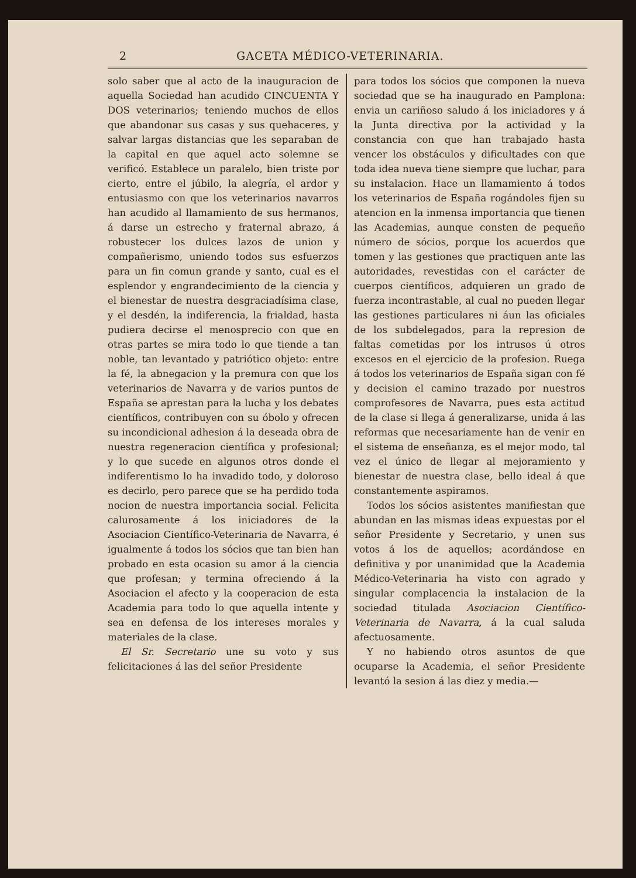2 GACETA MÉDICO-VETERINARIA.
solo saber que al acto de la inauguracion de aquella Sociedad han acudido CINCUENTA Y DOS veterinarios; teniendo muchos de ellos que abandonar sus casas y sus quehaceres, y salvar largas distancias que les separaban de la capital en que aquel acto solemne se verificó. Establece un paralelo, bien triste por cierto, entre el júbilo, la alegría, el ardor y entusiasmo con que los veterinarios navarros han acudido al llamamiento de sus hermanos, á darse un estrecho y fraternal abrazo, á robustecer los dulces lazos de union y compañerismo, uniendo todos sus esfuerzos para un fin comun grande y santo, cual es el esplendor y engrandecimiento de la ciencia y el bienestar de nuestra desgraciadísima clase, y el desdén, la indiferencia, la frialdad, hasta pudiera decirse el menosprecio con que en otras partes se mira todo lo que tiende a tan noble, tan levantado y patriótico objeto: entre la fé, la abnegacion y la premura con que los veterinarios de Navarra y de varios puntos de España se aprestan para la lucha y los debates científicos, contribuyen con su óbolo y ofrecen su incondicional adhesion á la deseada obra de nuestra regeneracion científica y profesional; y lo que sucede en algunos otros donde el indiferentismo lo ha invadido todo, y doloroso es decirlo, pero parece que se ha perdido toda nocion de nuestra importancia social. Felicita calurosamente á los iniciadores de la Asociacion Científico-Veterinaria de Navarra, é igualmente á todos los sócios que tan bien han probado en esta ocasion su amor á la ciencia que profesan; y termina ofreciendo á la Asociacion el afecto y la cooperacion de esta Academia para todo lo que aquella intente y sea en defensa de los intereses morales y materiales de la clase.
El Sr. Secretario une su voto y sus felicitaciones á las del señor Presidente
para todos los sócios que componen la nueva sociedad que se ha inaugurado en Pamplona: envia un cariñoso saludo á los iniciadores y á la Junta directiva por la actividad y la constancia con que han trabajado hasta vencer los obstáculos y dificultades con que toda idea nueva tiene siempre que luchar, para su instalacion. Hace un llamamiento á todos los veterinarios de España rogándoles fijen su atencion en la inmensa importancia que tienen las Academias, aunque consten de pequeño número de sócios, porque los acuerdos que tomen y las gestiones que practiquen ante las autoridades, revestidas con el carácter de cuerpos científicos, adquieren un grado de fuerza incontrastable, al cual no pueden llegar las gestiones particulares ni áun las oficiales de los subdelegados, para la represion de faltas cometidas por los intrusos ú otros excesos en el ejercicio de la profesion. Ruega á todos los veterinarios de España sigan con fé y decision el camino trazado por nuestros comprofesores de Navarra, pues esta actitud de la clase si llega á generalizarse, unida á las reformas que necesariamente han de venir en el sistema de enseñanza, es el mejor modo, tal vez el único de llegar al mejoramiento y bienestar de nuestra clase, bello ideal á que constantemente aspiramos.
Todos los sócios asistentes manifiestan que abundan en las mismas ideas expuestas por el señor Presidente y Secretario, y unen sus votos á los de aquellos; acordándose en definitiva y por unanimidad que la Academia Médico-Veterinaria ha visto con agrado y singular complacencia la instalacion de la sociedad titulada Asociacion Científico-Veterinaria de Navarra, á la cual saluda afectuosamente.
Y no habiendo otros asuntos de que ocuparse la Academia, el señor Presidente levantó la sesion á las diez y media.—